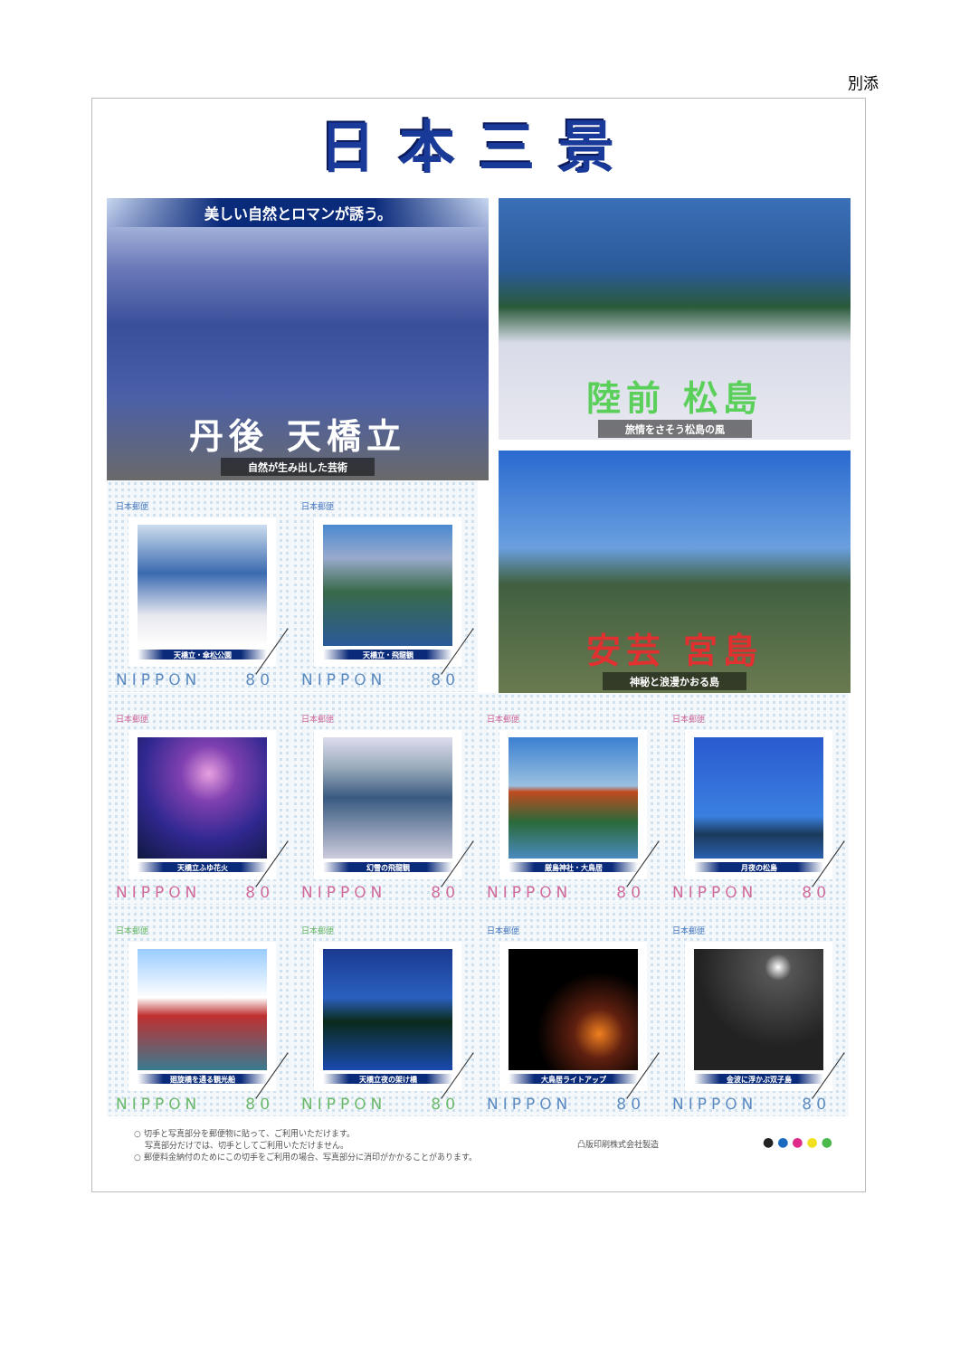別添
日本三景
美しい自然とロマンが誘う。
丹後 天橋立
自然が生み出した芸術
日本郵便
天橋立・傘松公園
NIPPON 80
日本郵便
天橋立・飛龍観
NIPPON 80
陸前 松島
旅情をさそう松島の風
安芸 宮島
神秘と浪漫かおる島
日本郵便
天橋立ふゆ花火
NIPPON 80
日本郵便
幻雪の飛龍観
NIPPON 80
日本郵便
厳島神社・大鳥居
NIPPON 80
日本郵便
月夜の松島
NIPPON 80
日本郵便
廻旋橋を通る観光船
NIPPON 80
日本郵便
天橋立夜の架け橋
NIPPON 80
日本郵便
大鳥居ライトアップ
NIPPON 80
日本郵便
金波に浮かぶ双子島
NIPPON 80
○ 切手と写真部分を郵便物に貼って、ご利用いただけます。
　 写真部分だけでは、切手としてご利用いただけません。
○ 郵便料金納付のためにこの切手をご利用の場合、写真部分に消印がかかることがあります。
凸版印刷株式会社製造
● ● ● ● ●